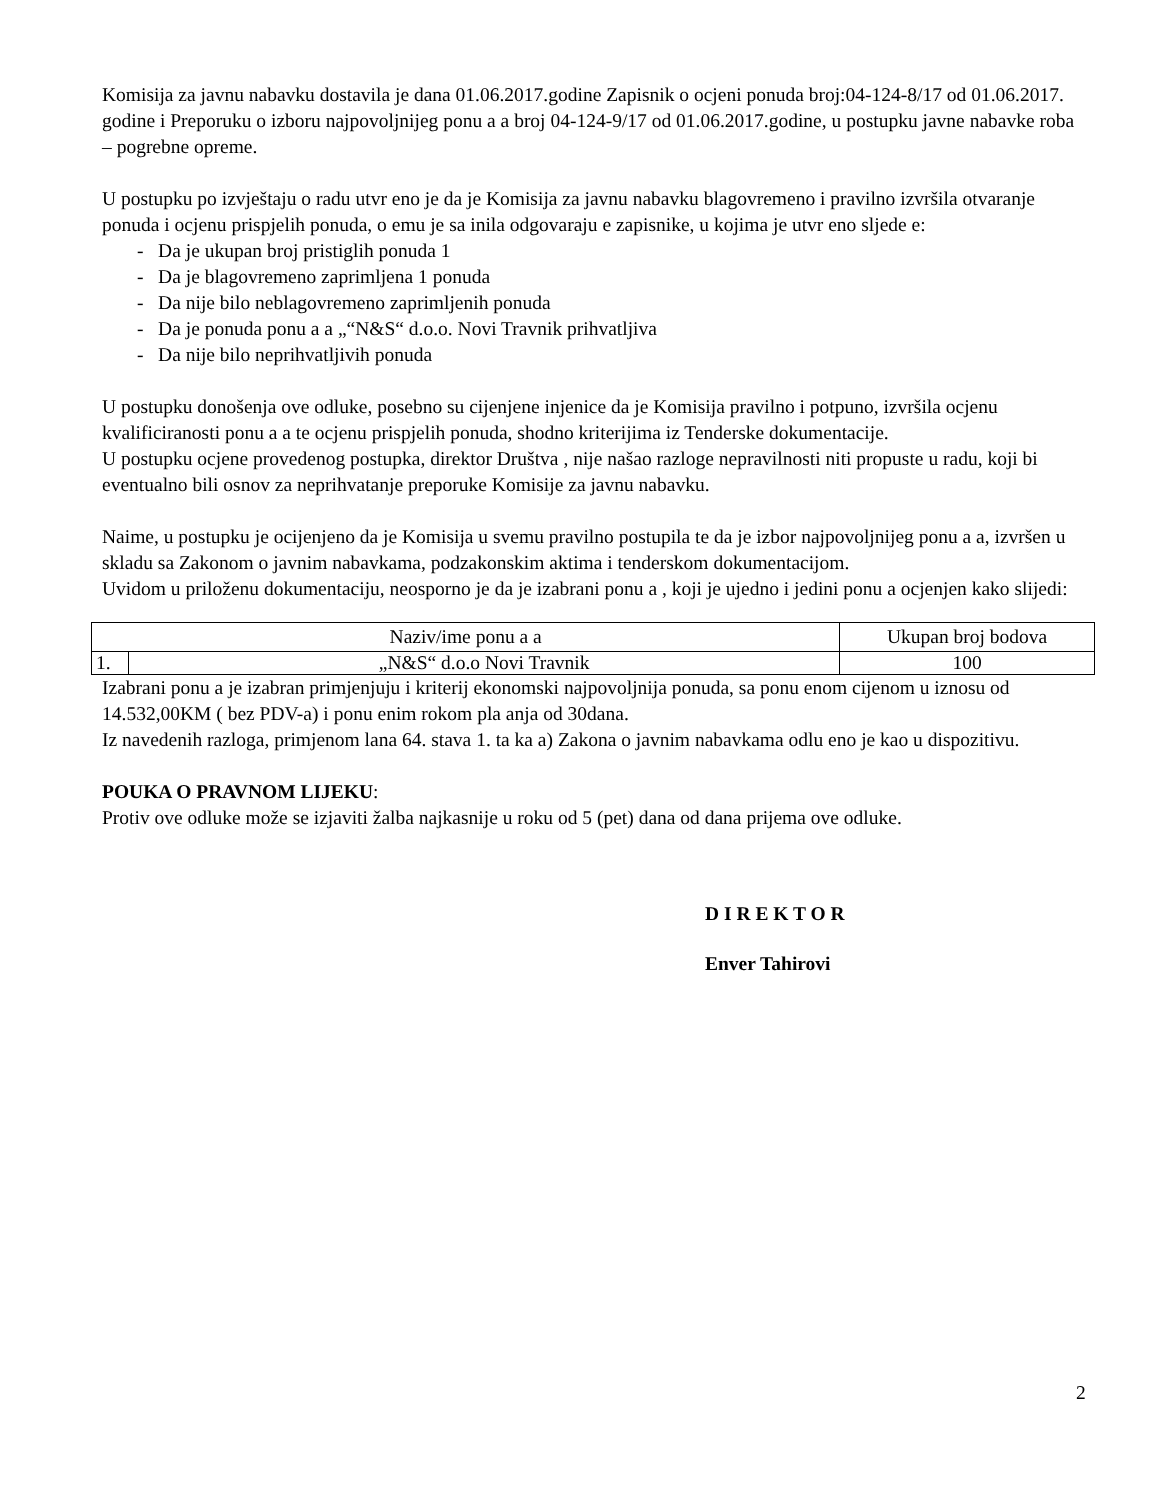Komisija za javnu nabavku dostavila je dana 01.06.2017.godine Zapisnik o ocjeni ponuda broj:04-124-8/17 od 01.06.2017. godine i Preporuku o izboru najpovoljnijeg ponu a a broj 04-124-9/17 od 01.06.2017.godine, u postupku javne nabavke roba – pogrebne opreme.
U postupku po izvještaju o radu utvr eno je da je Komisija za javnu nabavku blagovremeno i pravilno izvršila otvaranje ponuda i ocjenu prispjelih ponuda, o emu je sa inila odgovaraju e zapisnike, u kojima je utvr eno sljede e:
- Da je ukupan broj pristiglih ponuda 1
- Da je blagovremeno zaprimljena 1 ponuda
- Da nije bilo neblagovremeno zaprimljenih ponuda
- Da je ponuda ponu a a „“N&S“ d.o.o. Novi Travnik prihvatljiva
- Da nije bilo neprihvatljivih ponuda
U postupku donošenja ove odluke, posebno su cijenjene injenice da je Komisija pravilno i potpuno, izvršila ocjenu kvalificiranosti ponu a a te ocjenu prispjelih ponuda, shodno kriterijima iz Tenderske dokumentacije.
U postupku ocjene provedenog postupka, direktor Društva , nije našao razloge nepravilnosti niti propuste u radu, koji bi eventualno bili osnov za neprihvatanje preporuke Komisije za javnu nabavku.
Naime, u postupku je ocijenjeno da je Komisija u svemu pravilno postupila te da je izbor najpovoljnijeg ponu a a, izvršen u skladu sa Zakonom o javnim nabavkama, podzakonskim aktima i tenderskom dokumentacijom.
Uvidom u priloženu dokumentaciju, neosporno je da je izabrani ponu a , koji je ujedno i jedini ponu a ocjenjen kako slijedi:
| Naziv/ime ponu a a | | Ukupan broj bodova |
| --- | --- | --- |
| 1. | „N&S“ d.o.o Novi Travnik | 100 |
Izabrani ponu a je izabran primjenjuju i kriterij ekonomski najpovoljnija ponuda, sa ponu enom cijenom u iznosu od 14.532,00KM ( bez PDV-a) i ponu enim rokom pla anja od 30dana.
Iz navedenih razloga, primjenom lana 64. stava 1. ta ka a) Zakona o javnim nabavkama odlu eno je kao u dispozitivu.
POUKA O PRAVNOM LIJEKU:
Protiv ove odluke može se izjaviti žalba najkasnije u roku od 5 (pet) dana od dana prijema ove odluke.
D I R E K T O R
Enver Tahirovi
2